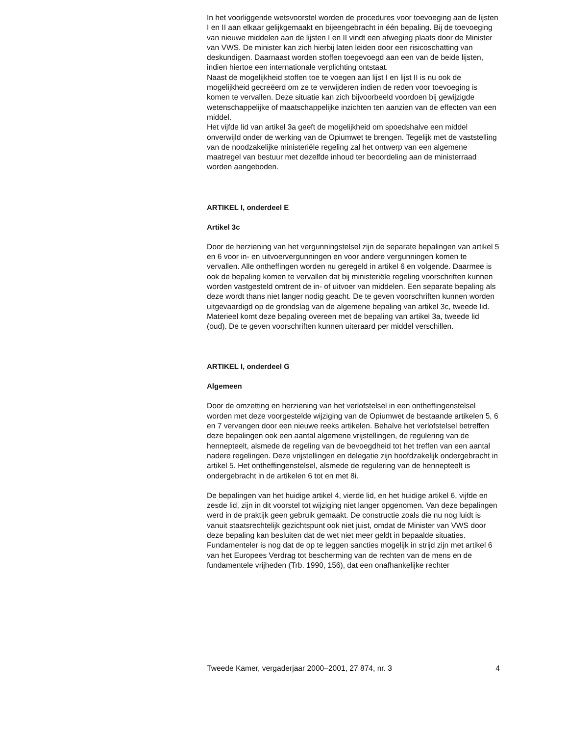In het voorliggende wetsvoorstel worden de procedures voor toevoeging aan de lijsten I en II aan elkaar gelijkgemaakt en bijeengebracht in één bepaling. Bij de toevoeging van nieuwe middelen aan de lijsten I en II vindt een afweging plaats door de Minister van VWS. De minister kan zich hierbij laten leiden door een risicoschatting van deskundigen. Daarnaast worden stoffen toegevoegd aan een van de beide lijsten, indien hiertoe een internationale verplichting ontstaat.
Naast de mogelijkheid stoffen toe te voegen aan lijst I en lijst II is nu ook de mogelijkheid gecreëerd om ze te verwijderen indien de reden voor toevoeging is komen te vervallen. Deze situatie kan zich bijvoorbeeld voordoen bij gewijzigde wetenschappelijke of maatschappelijke inzichten ten aanzien van de effecten van een middel.
Het vijfde lid van artikel 3a geeft de mogelijkheid om spoedshalve een middel onverwijld onder de werking van de Opiumwet te brengen. Tegelijk met de vaststelling van de noodzakelijke ministeriële regeling zal het ontwerp van een algemene maatregel van bestuur met dezelfde inhoud ter beoordeling aan de ministerraad worden aangeboden.
ARTIKEL I, onderdeel E
Artikel 3c
Door de herziening van het vergunningstelsel zijn de separate bepalingen van artikel 5 en 6 voor in- en uitvoervergunningen en voor andere vergunningen komen te vervallen. Alle ontheffingen worden nu geregeld in artikel 6 en volgende. Daarmee is ook de bepaling komen te vervallen dat bij ministeriële regeling voorschriften kunnen worden vastgesteld omtrent de in- of uitvoer van middelen. Een separate bepaling als deze wordt thans niet langer nodig geacht. De te geven voorschriften kunnen worden uitgevaardigd op de grondslag van de algemene bepaling van artikel 3c, tweede lid. Materieel komt deze bepaling overeen met de bepaling van artikel 3a, tweede lid (oud). De te geven voorschriften kunnen uiteraard per middel verschillen.
ARTIKEL I, onderdeel G
Algemeen
Door de omzetting en herziening van het verlofstelsel in een ontheffingenstelsel worden met deze voorgestelde wijziging van de Opiumwet de bestaande artikelen 5, 6 en 7 vervangen door een nieuwe reeks artikelen. Behalve het verlofstelsel betreffen deze bepalingen ook een aantal algemene vrijstellingen, de regulering van de hennepteelt, alsmede de regeling van de bevoegdheid tot het treffen van een aantal nadere regelingen. Deze vrijstellingen en delegatie zijn hoofdzakelijk ondergebracht in artikel 5. Het ontheffingenstelsel, alsmede de regulering van de hennepteelt is ondergebracht in de artikelen 6 tot en met 8i.
De bepalingen van het huidige artikel 4, vierde lid, en het huidige artikel 6, vijfde en zesde lid, zijn in dit voorstel tot wijziging niet langer opgenomen. Van deze bepalingen werd in de praktijk geen gebruik gemaakt. De constructie zoals die nu nog luidt is vanuit staatsrechtelijk gezichtspunt ook niet juist, omdat de Minister van VWS door deze bepaling kan besluiten dat de wet niet meer geldt in bepaalde situaties. Fundamenteler is nog dat de op te leggen sancties mogelijk in strijd zijn met artikel 6 van het Europees Verdrag tot bescherming van de rechten van de mens en de fundamentele vrijheden (Trb. 1990, 156), dat een onafhankelijke rechter
Tweede Kamer, vergaderjaar 2000–2001, 27 874, nr. 3 4